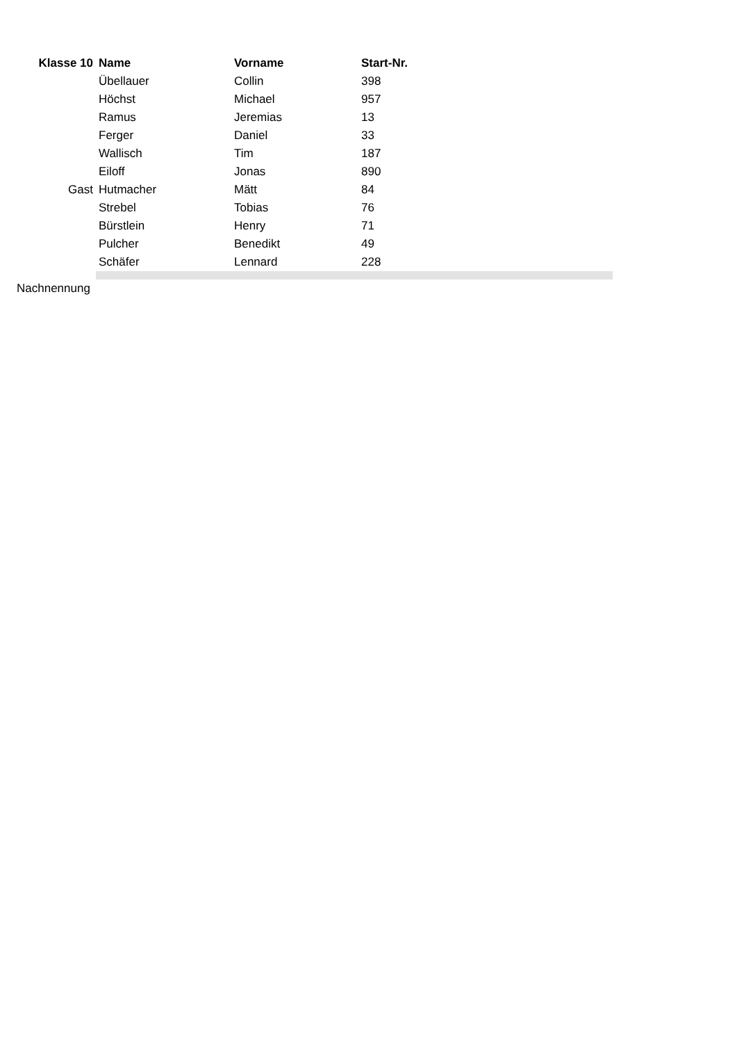| Klasse 10 | Name | Vorname | Start-Nr. | |
| | Übellauer | Collin | 398 | |
| | Höchst | Michael | 957 | |
| | Ramus | Jeremias | 13 | |
| | Ferger | Daniel | 33 | |
| | Wallisch | Tim | 187 | |
| | Eiloff | Jonas | 890 | |
| Gast | Hutmacher | Mätt | 84 | |
| | Strebel | Tobias | 76 | |
| | Bürstlein | Henry | 71 | |
| | Pulcher | Benedikt | 49 | |
| | Schäfer | Lennard | 228 | |
| Nachnennung | | | | |